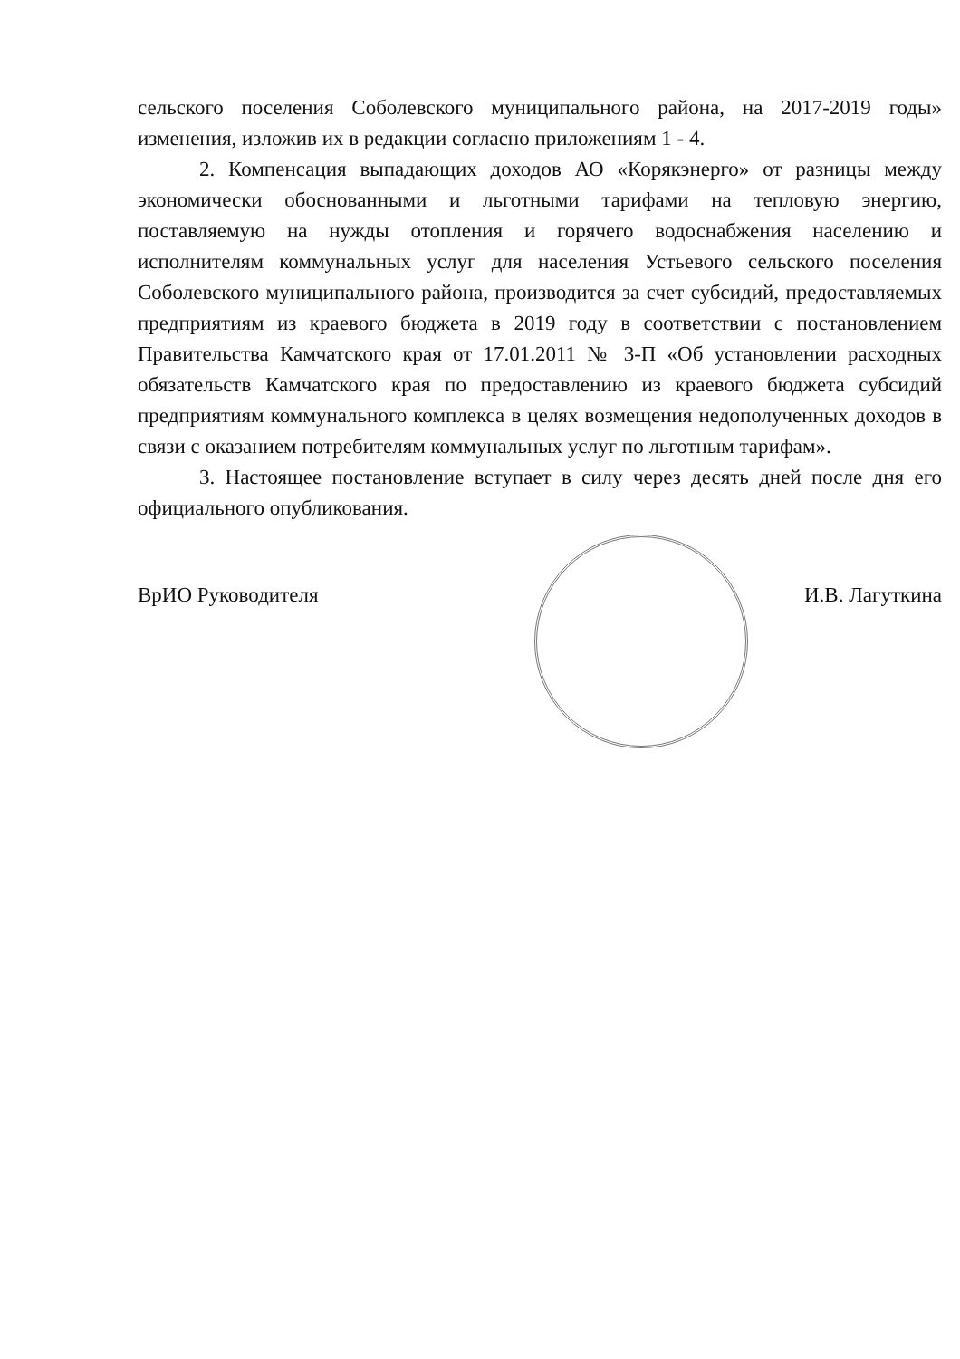сельского поселения Соболевского муниципального района, на 2017-2019 годы» изменения, изложив их в редакции согласно приложениям 1 - 4.
2. Компенсация выпадающих доходов АО «Корякэнерго» от разницы между экономически обоснованными и льготными тарифами на тепловую энергию, поставляемую на нужды отопления и горячего водоснабжения населению и исполнителям коммунальных услуг для населения Устьевого сельского поселения Соболевского муниципального района, производится за счет субсидий, предоставляемых предприятиям из краевого бюджета в 2019 году в соответствии с постановлением Правительства Камчатского края от 17.01.2011 № 3-П «Об установлении расходных обязательств Камчатского края по предоставлению из краевого бюджета субсидий предприятиям коммунального комплекса в целях возмещения недополученных доходов в связи с оказанием потребителям коммунальных услуг по льготным тарифам».
3. Настоящее постановление вступает в силу через десять дней после дня его официального опубликования.
ВрИО Руководителя И.В. Лагуткина